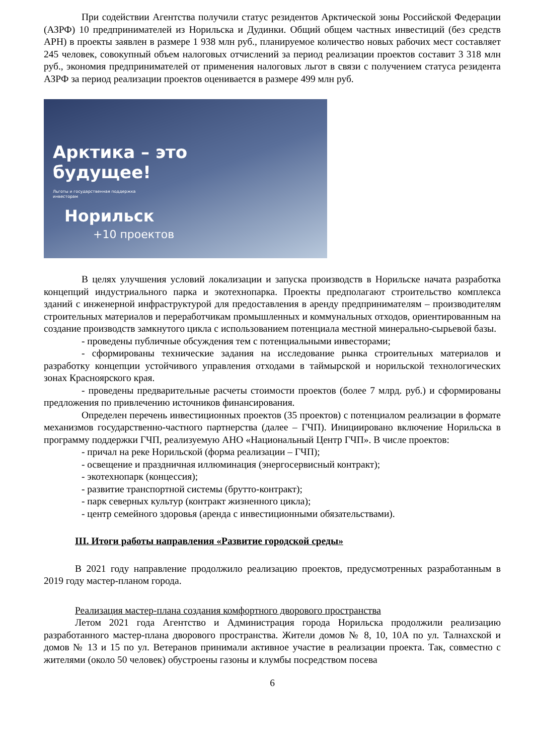При содействии Агентства получили статус резидентов Арктической зоны Российской Федерации (АЗРФ) 10 предпринимателей из Норильска и Дудинки. Общий общем частных инвестиций (без средств АРН) в проекты заявлен в размере 1 938 млн руб., планируемое количество новых рабочих мест составляет 245 человек, совокупный объем налоговых отчислений за период реализации проектов составит 3 318 млн руб., экономия предпринимателей от применения налоговых льгот в связи с получением статуса резидента АЗРФ за период реализации проектов оценивается в размере 499 млн руб.
Арктика – это
будущее!
Льготы и государственная поддержка
инвесторам
Норильск
+10 проектов
В целях улучшения условий локализации и запуска производств в Норильске начата разработка концепций индустриального парка и экотехнопарка. Проекты предполагают строительство комплекса зданий с инженерной инфраструктурой для предоставления в аренду предпринимателям – производителям строительных материалов и переработчикам промышленных и коммунальных отходов, ориентированным на создание производств замкнутого цикла с использованием потенциала местной минерально-сырьевой базы.
- проведены публичные обсуждения тем с потенциальными инвесторами;
- сформированы технические задания на исследование рынка строительных материалов и разработку концепции устойчивого управления отходами в таймырской и норильской технологических зонах Красноярского края.
- проведены предварительные расчеты стоимости проектов (более 7 млрд. руб.) и сформированы предложения по привлечению источников финансирования.
Определен перечень инвестиционных проектов (35 проектов) с потенциалом реализации в формате механизмов государственно-частного партнерства (далее – ГЧП). Инициировано включение Норильска в программу поддержки ГЧП, реализуемую АНО «Национальный Центр ГЧП». В числе проектов:
- причал на реке Норильской (форма реализации – ГЧП);
- освещение и праздничная иллюминация (энергосервисный контракт);
- экотехнопарк (концессия);
- развитие транспортной системы (брутто-контракт);
- парк северных культур (контракт жизненного цикла);
- центр семейного здоровья (аренда с инвестиционными обязательствами).
III. Итоги работы направления «Развитие городской среды»
В 2021 году направление продолжило реализацию проектов, предусмотренных разработанным в 2019 году мастер-планом города.
Реализация мастер-плана создания комфортного дворового пространства
Летом 2021 года Агентство и Администрация города Норильска продолжили реализацию разработанного мастер-плана дворового пространства. Жители домов № 8, 10, 10А по ул. Талнахской и домов № 13 и 15 по ул. Ветеранов принимали активное участие в реализации проекта. Так, совместно с жителями (около 50 человек) обустроены газоны и клумбы посредством посева
6